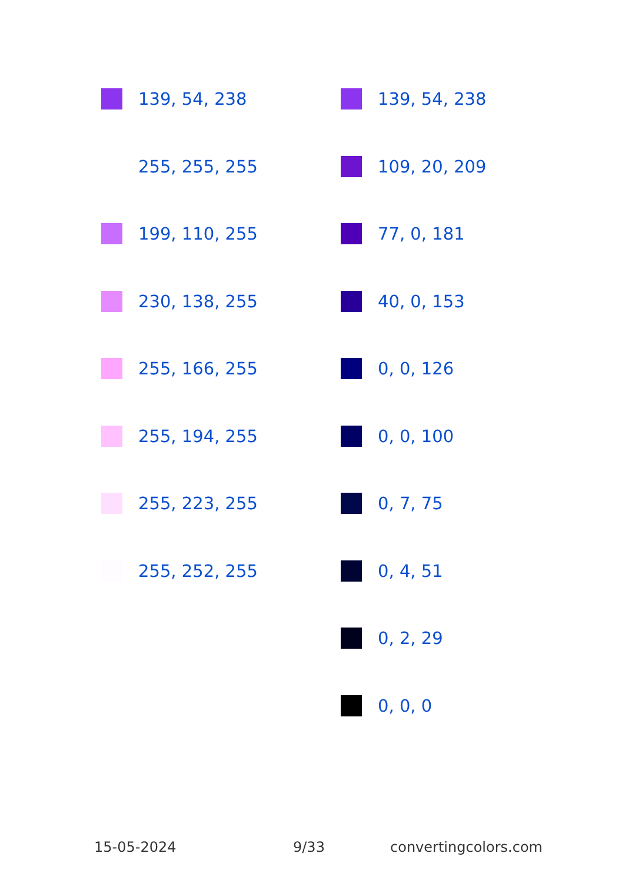139, 54, 238
255, 255, 255
199, 110, 255
230, 138, 255
255, 166, 255
255, 194, 255
255, 223, 255
255, 252, 255
139, 54, 238
109, 20, 209
77, 0, 181
40, 0, 153
0, 0, 126
0, 0, 100
0, 7, 75
0, 4, 51
0, 2, 29
0, 0, 0
15-05-2024 9/33 convertingcolors.com